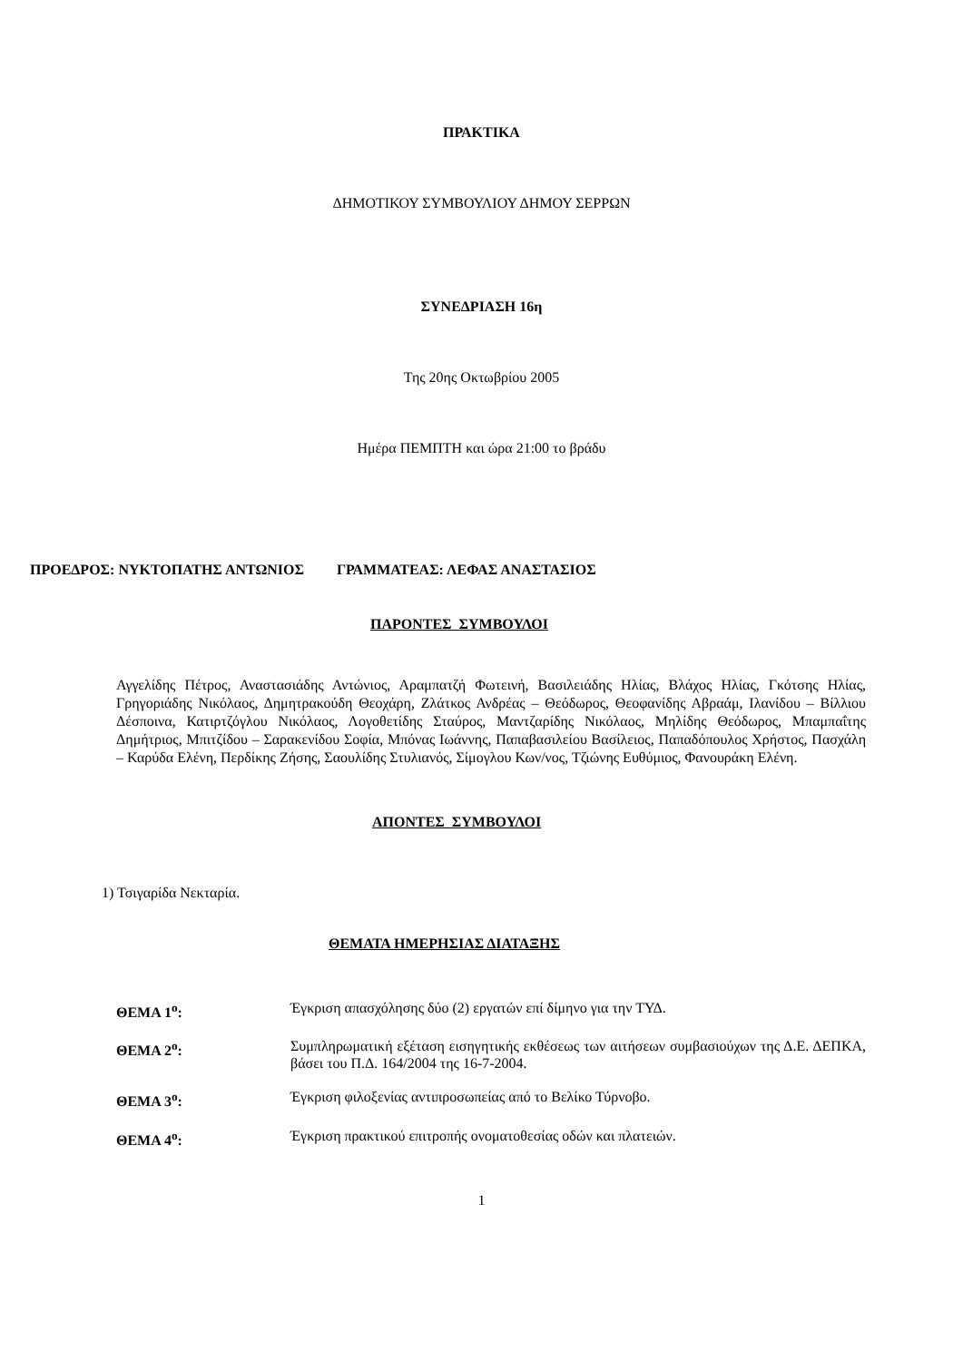ΠΡΑΚΤΙΚΑ
ΔΗΜΟΤΙΚΟΥ ΣΥΜΒΟΥΛΙΟΥ ΔΗΜΟΥ ΣΕΡΡΩΝ
ΣΥΝΕΔΡΙΑΣΗ 16η
Της 20ης Οκτωβρίου 2005
Ημέρα ΠΕΜΠΤΗ και ώρα 21:00 το βράδυ
ΠΡΟΕΔΡΟΣ: ΝΥΚΤΟΠΑΤΗΣ ΑΝΤΩΝΙΟΣ ΓΡΑΜΜΑΤΕΑΣ: ΛΕΦΑΣ ΑΝΑΣΤΑΣΙΟΣ
ΠΑΡΟΝΤΕΣ ΣΥΜΒΟΥΛΟΙ
Αγγελίδης Πέτρος, Αναστασιάδης Αντώνιος, Αραμπατζή Φωτεινή, Βασιλειάδης Ηλίας, Βλάχος Ηλίας, Γκότσης Ηλίας, Γρηγοριάδης Νικόλαος, Δημητρακούδη Θεοχάρη, Ζλάτκος Ανδρέας – Θεόδωρος, Θεοφανίδης Αβραάμ, Ιλανίδου – Βίλλιου Δέσποινα, Κατιρτζόγλου Νικόλαος, Λογοθετίδης Σταύρος, Μαντζαρίδης Νικόλαος, Μηλίδης Θεόδωρος, Μπαμπαΐτης Δημήτριος, Μπιτζίδου – Σαρακενίδου Σοφία, Μπόνας Ιωάννης, Παπαβασιλείου Βασίλειος, Παπαδόπουλος Χρήστος, Πασχάλη – Καρύδα Ελένη, Περδίκης Ζήσης, Σαουλίδης Στυλιανός, Σίμογλου Κων/νος, Τζιώνης Ευθύμιος, Φανουράκη Ελένη.
ΑΠΟΝΤΕΣ ΣΥΜΒΟΥΛΟΙ
1) Τσιγαρίδα Νεκταρία.
ΘΕΜΑΤΑ ΗΜΕΡΗΣΙΑΣ ΔΙΑΤΑΞΗΣ
ΘΕΜΑ 1<sup>ο</sup>: Έγκριση απασχόλησης δύο (2) εργατών επί δίμηνο για την ΤΥΔ.
ΘΕΜΑ 2<sup>ο</sup>: Συμπληρωματική εξέταση εισηγητικής εκθέσεως των αιτήσεων συμβασιούχων της Δ.Ε. ΔΕΠΚΑ, βάσει του Π.Δ. 164/2004 της 16-7-2004.
ΘΕΜΑ 3<sup>ο</sup>: Έγκριση φιλοξενίας αντιπροσωπείας από το Βελίκο Τύρνοβο.
ΘΕΜΑ 4<sup>ο</sup>: Έγκριση πρακτικού επιτροπής ονοματοθεσίας οδών και πλατειών.
1